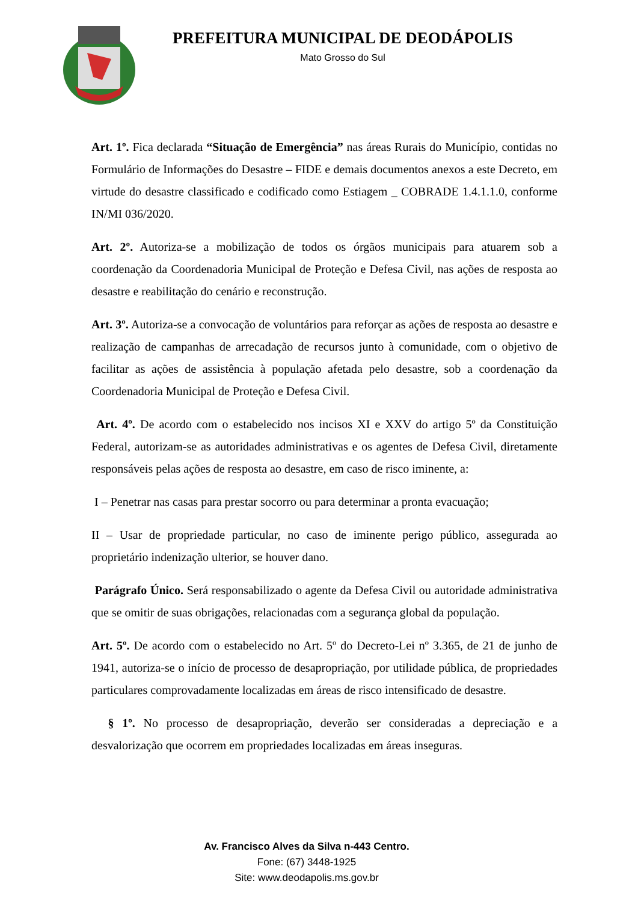PREFEITURA MUNICIPAL DE DEODÁPOLIS
Mato Grosso do Sul
Art. 1º. Fica declarada “Situação de Emergência” nas áreas Rurais do Município, contidas no Formulário de Informações do Desastre – FIDE e demais documentos anexos a este Decreto, em virtude do desastre classificado e codificado como Estiagem _ COBRADE 1.4.1.1.0, conforme IN/MI 036/2020.
Art. 2º. Autoriza-se a mobilização de todos os órgãos municipais para atuarem sob a coordenação da Coordenadoria Municipal de Proteção e Defesa Civil, nas ações de resposta ao desastre e reabilitação do cenário e reconstrução.
Art. 3º. Autoriza-se a convocação de voluntários para reforçar as ações de resposta ao desastre e realização de campanhas de arrecadação de recursos junto à comunidade, com o objetivo de facilitar as ações de assistência à população afetada pelo desastre, sob a coordenação da Coordenadoria Municipal de Proteção e Defesa Civil.
Art. 4º. De acordo com o estabelecido nos incisos XI e XXV do artigo 5º da Constituição Federal, autorizam-se as autoridades administrativas e os agentes de Defesa Civil, diretamente responsáveis pelas ações de resposta ao desastre, em caso de risco iminente, a:
I – Penetrar nas casas para prestar socorro ou para determinar a pronta evacuação;
II – Usar de propriedade particular, no caso de iminente perigo público, assegurada ao proprietário indenização ulterior, se houver dano.
Parágrafo Único. Será responsabilizado o agente da Defesa Civil ou autoridade administrativa que se omitir de suas obrigações, relacionadas com a segurança global da população.
Art. 5º. De acordo com o estabelecido no Art. 5º do Decreto-Lei nº 3.365, de 21 de junho de 1941, autoriza-se o início de processo de desapropriação, por utilidade pública, de propriedades particulares comprovadamente localizadas em áreas de risco intensificado de desastre.
§ 1º. No processo de desapropriação, deverão ser consideradas a depreciação e a desvalorização que ocorrem em propriedades localizadas em áreas inseguras.
Av. Francisco Alves da Silva n-443 Centro.
Fone: (67) 3448-1925
Site: www.deodapolis.ms.gov.br